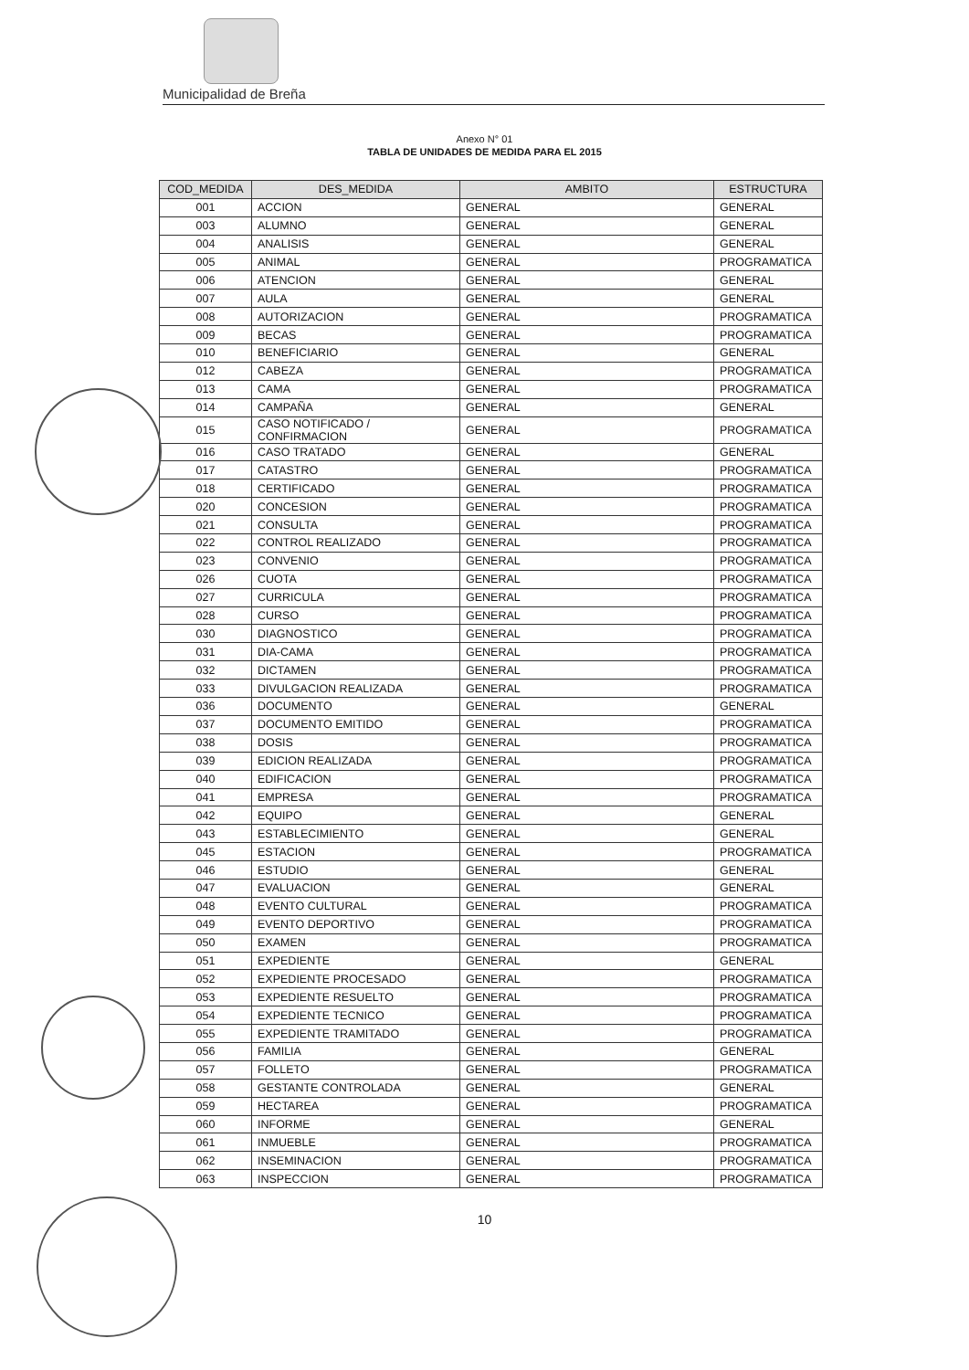Municipalidad de Breña
Anexo N° 01
TABLA DE UNIDADES DE MEDIDA PARA EL 2015
| COD_MEDIDA | DES_MEDIDA | AMBITO | ESTRUCTURA |
| --- | --- | --- | --- |
| 001 | ACCION | GENERAL | GENERAL |
| 003 | ALUMNO | GENERAL | GENERAL |
| 004 | ANALISIS | GENERAL | GENERAL |
| 005 | ANIMAL | GENERAL | PROGRAMATICA |
| 006 | ATENCION | GENERAL | GENERAL |
| 007 | AULA | GENERAL | GENERAL |
| 008 | AUTORIZACION | GENERAL | PROGRAMATICA |
| 009 | BECAS | GENERAL | PROGRAMATICA |
| 010 | BENEFICIARIO | GENERAL | GENERAL |
| 012 | CABEZA | GENERAL | PROGRAMATICA |
| 013 | CAMA | GENERAL | PROGRAMATICA |
| 014 | CAMPAÑA | GENERAL | GENERAL |
| 015 | CASO NOTIFICADO / CONFIRMACION | GENERAL | PROGRAMATICA |
| 016 | CASO TRATADO | GENERAL | GENERAL |
| 017 | CATASTRO | GENERAL | PROGRAMATICA |
| 018 | CERTIFICADO | GENERAL | PROGRAMATICA |
| 020 | CONCESION | GENERAL | PROGRAMATICA |
| 021 | CONSULTA | GENERAL | PROGRAMATICA |
| 022 | CONTROL REALIZADO | GENERAL | PROGRAMATICA |
| 023 | CONVENIO | GENERAL | PROGRAMATICA |
| 026 | CUOTA | GENERAL | PROGRAMATICA |
| 027 | CURRICULA | GENERAL | PROGRAMATICA |
| 028 | CURSO | GENERAL | PROGRAMATICA |
| 030 | DIAGNOSTICO | GENERAL | PROGRAMATICA |
| 031 | DIA-CAMA | GENERAL | PROGRAMATICA |
| 032 | DICTAMEN | GENERAL | PROGRAMATICA |
| 033 | DIVULGACION REALIZADA | GENERAL | PROGRAMATICA |
| 036 | DOCUMENTO | GENERAL | GENERAL |
| 037 | DOCUMENTO EMITIDO | GENERAL | PROGRAMATICA |
| 038 | DOSIS | GENERAL | PROGRAMATICA |
| 039 | EDICION REALIZADA | GENERAL | PROGRAMATICA |
| 040 | EDIFICACION | GENERAL | PROGRAMATICA |
| 041 | EMPRESA | GENERAL | PROGRAMATICA |
| 042 | EQUIPO | GENERAL | GENERAL |
| 043 | ESTABLECIMIENTO | GENERAL | GENERAL |
| 045 | ESTACION | GENERAL | PROGRAMATICA |
| 046 | ESTUDIO | GENERAL | GENERAL |
| 047 | EVALUACION | GENERAL | GENERAL |
| 048 | EVENTO CULTURAL | GENERAL | PROGRAMATICA |
| 049 | EVENTO DEPORTIVO | GENERAL | PROGRAMATICA |
| 050 | EXAMEN | GENERAL | PROGRAMATICA |
| 051 | EXPEDIENTE | GENERAL | GENERAL |
| 052 | EXPEDIENTE PROCESADO | GENERAL | PROGRAMATICA |
| 053 | EXPEDIENTE RESUELTO | GENERAL | PROGRAMATICA |
| 054 | EXPEDIENTE TECNICO | GENERAL | PROGRAMATICA |
| 055 | EXPEDIENTE TRAMITADO | GENERAL | PROGRAMATICA |
| 056 | FAMILIA | GENERAL | GENERAL |
| 057 | FOLLETO | GENERAL | PROGRAMATICA |
| 058 | GESTANTE CONTROLADA | GENERAL | GENERAL |
| 059 | HECTAREA | GENERAL | PROGRAMATICA |
| 060 | INFORME | GENERAL | GENERAL |
| 061 | INMUEBLE | GENERAL | PROGRAMATICA |
| 062 | INSEMINACION | GENERAL | PROGRAMATICA |
| 063 | INSPECCION | GENERAL | PROGRAMATICA |
10